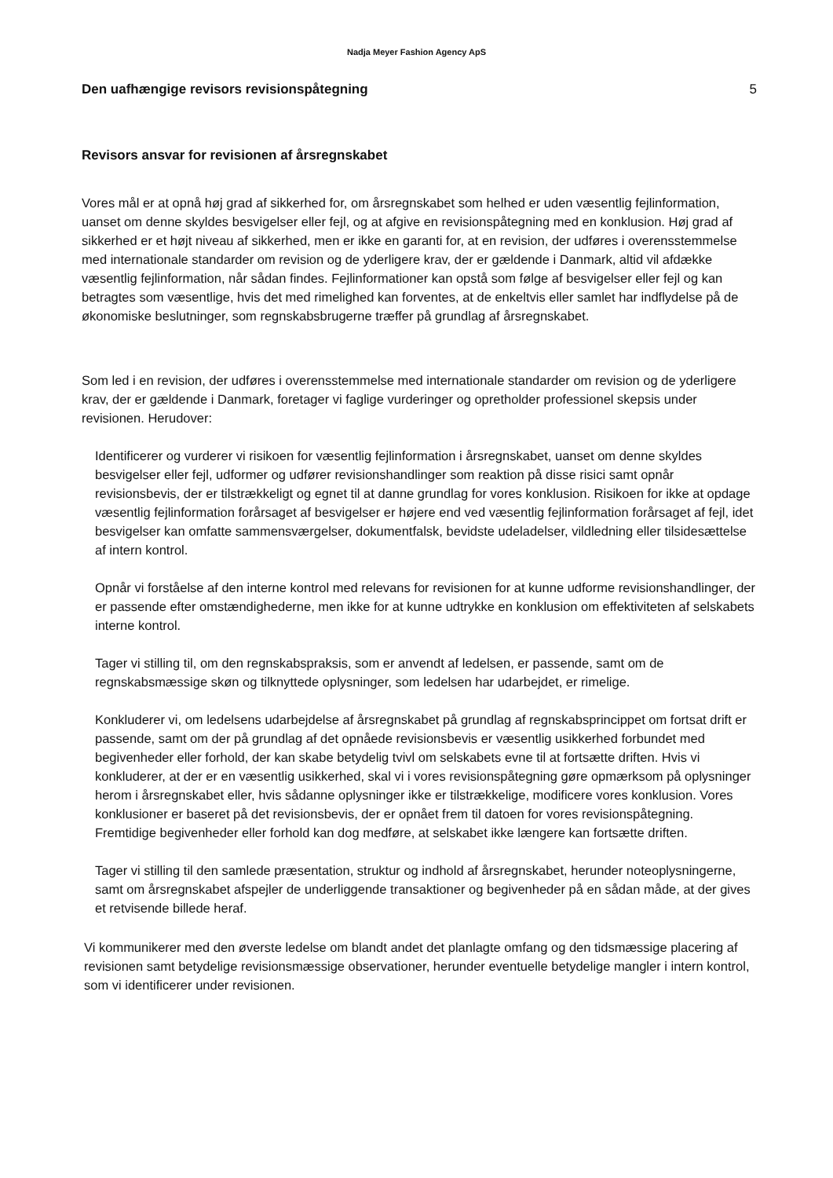Nadja Meyer Fashion Agency ApS
Den uafhængige revisors revisionspåtegning 5
Revisors ansvar for revisionen af årsregnskabet
Vores mål er at opnå høj grad af sikkerhed for, om årsregnskabet som helhed er uden væsentlig fejlinformation, uanset om denne skyldes besvigelser eller fejl, og at afgive en revisionspåtegning med en konklusion. Høj grad af sikkerhed er et højt niveau af sikkerhed, men er ikke en garanti for, at en revision, der udføres i overensstemmelse med internationale standarder om revision og de yderligere krav, der er gældende i Danmark, altid vil afdække væsentlig fejlinformation, når sådan findes. Fejlinformationer kan opstå som følge af besvigelser eller fejl og kan betragtes som væsentlige, hvis det med rimelighed kan forventes, at de enkeltvis eller samlet har indflydelse på de økonomiske beslutninger, som regnskabsbrugerne træffer på grundlag af årsregnskabet.
Som led i en revision, der udføres i overensstemmelse med internationale standarder om revision og de yderligere krav, der er gældende i Danmark, foretager vi faglige vurderinger og opretholder professionel skepsis under revisionen. Herudover:
Identificerer og vurderer vi risikoen for væsentlig fejlinformation i årsregnskabet, uanset om denne skyldes besvigelser eller fejl, udformer og udfører revisionshandlinger som reaktion på disse risici samt opnår revisionsbevis, der er tilstrækkeligt og egnet til at danne grundlag for vores konklusion. Risikoen for ikke at opdage væsentlig fejlinformation forårsaget af besvigelser er højere end ved væsentlig fejlinformation forårsaget af fejl, idet besvigelser kan omfatte sammensværgelser, dokumentfalsk, bevidste udeladelser, vildledning eller tilsidesættelse af intern kontrol.
Opnår vi forståelse af den interne kontrol med relevans for revisionen for at kunne udforme revisionshandlinger, der er passende efter omstændighederne, men ikke for at kunne udtrykke en konklusion om effektiviteten af selskabets interne kontrol.
Tager vi stilling til, om den regnskabspraksis, som er anvendt af ledelsen, er passende, samt om de regnskabsmæssige skøn og tilknyttede oplysninger, som ledelsen har udarbejdet, er rimelige.
Konkluderer vi, om ledelsens udarbejdelse af årsregnskabet på grundlag af regnskabsprincippet om fortsat drift er passende, samt om der på grundlag af det opnåede revisionsbevis er væsentlig usikkerhed forbundet med begivenheder eller forhold, der kan skabe betydelig tvivl om selskabets evne til at fortsætte driften. Hvis vi konkluderer, at der er en væsentlig usikkerhed, skal vi i vores revisionspåtegning gøre opmærksom på oplysninger herom i årsregnskabet eller, hvis sådanne oplysninger ikke er tilstrækkelige, modificere vores konklusion. Vores konklusioner er baseret på det revisionsbevis, der er opnået frem til datoen for vores revisionspåtegning. Fremtidige begivenheder eller forhold kan dog medføre, at selskabet ikke længere kan fortsætte driften.
Tager vi stilling til den samlede præsentation, struktur og indhold af årsregnskabet, herunder noteoplysningerne, samt om årsregnskabet afspejler de underliggende transaktioner og begivenheder på en sådan måde, at der gives et retvisende billede heraf.
Vi kommunikerer med den øverste ledelse om blandt andet det planlagte omfang og den tidsmæssige placering af revisionen samt betydelige revisionsmæssige observationer, herunder eventuelle betydelige mangler i intern kontrol, som vi identificerer under revisionen.